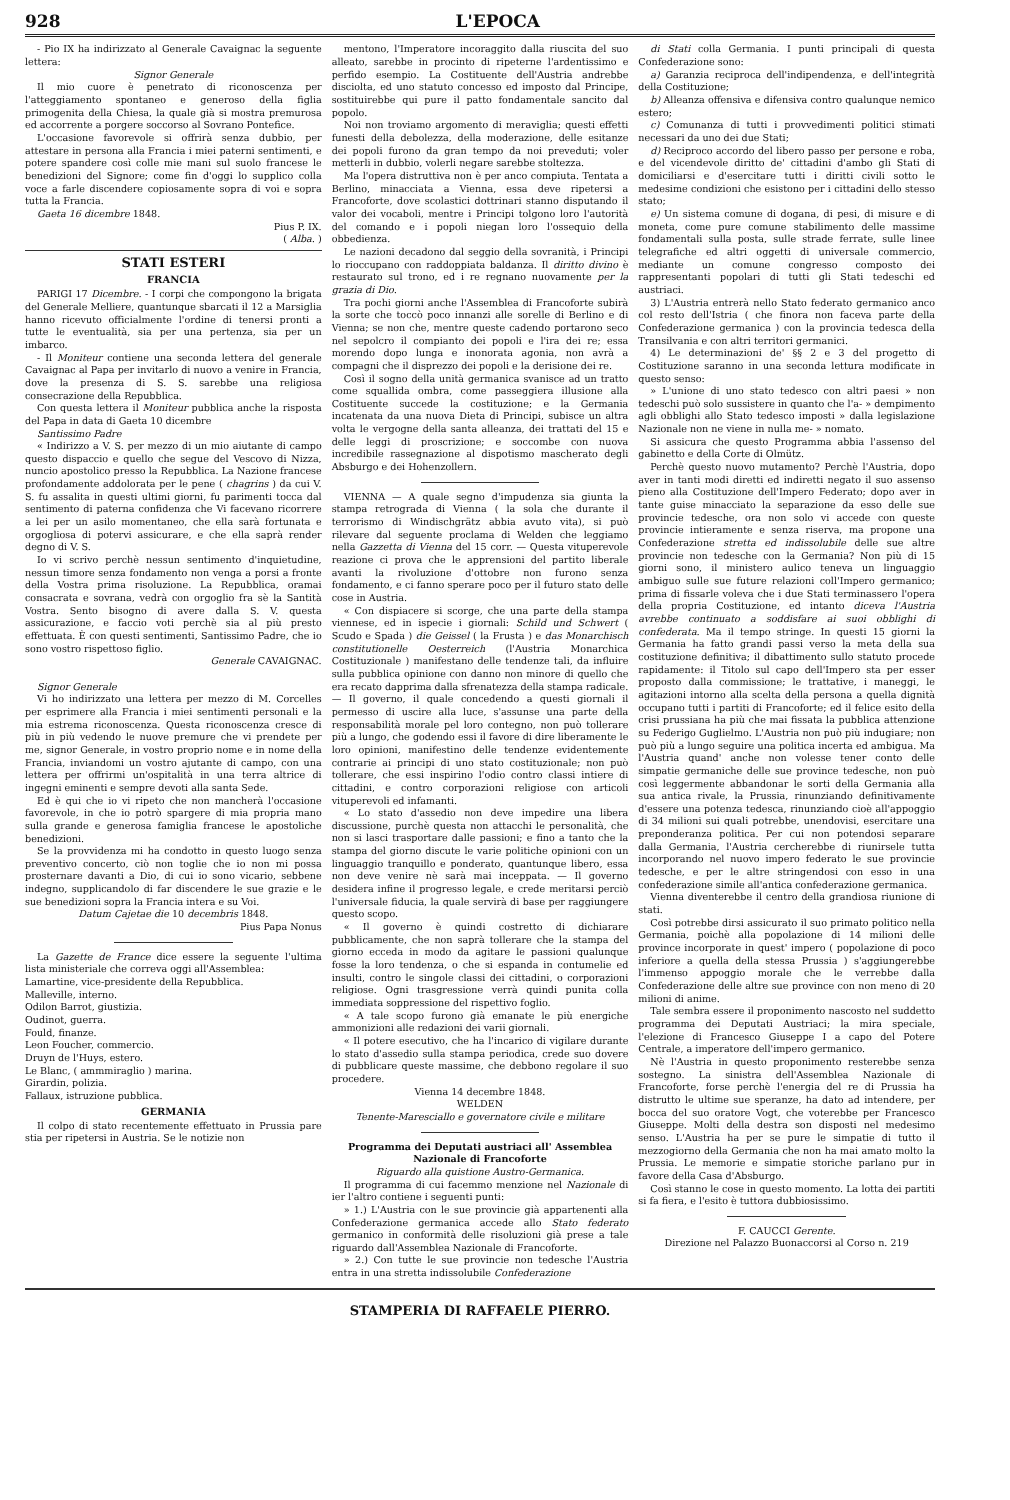928 L'EPOCA
- Pio IX ha indirizzato al Generale Cavaignac la seguente lettera:
Signor Generale
Il mio cuore è penetrato di riconoscenza per l'atteggiamento spontaneo e generoso della figlia primogenita della Chiesa, la quale già si mostra premurosa ed accorrente a porgere soccorso al Sovrano Pontefice.
L'occasione favorevole si offrirà senza dubbio, per attestare in persona alla Francia i miei paterni sentimenti, e potere spandere così colle mie mani sul suolo francese le benedizioni del Signore; come fin d'oggi lo supplico colla voce a farle discendere copiosamente sopra di voi e sopra tutta la Francia.
Gaeta 16 dicembre 1848.
Pius P. IX.
( Alba. )
STATI ESTERI
FRANCIA
PARIGI 17 Dicembre. - I corpi che compongono la brigata del Generale Melliere, quantunque sbarcati il 12 a Marsiglia hanno ricevuto officialmente l'ordine di tenersi pronti a tutte le eventualità, sia per una pertenza, sia per un imbarco.
- Il Moniteur contiene una seconda lettera del generale Cavaignac al Papa per invitarlo di nuovo a venire in Francia, dove la presenza di S. S. sarebbe una religiosa consecrazione della Repubblica.
Con questa lettera il Moniteur pubblica anche la risposta del Papa in data di Gaeta 10 dicembre
Santissimo Padre
« Indirizzo a V. S. per mezzo di un mio aiutante di campo questo dispaccio e quello che segue del Vescovo di Nizza, nuncio apostolico presso la Repubblica. La Nazione francese profondamente addolorata per le pene ( chagrins ) da cui V. S. fu assalita in questi ultimi giorni, fu parimenti tocca dal sentimento di paterna confidenza che Vi facevano ricorrere a lei per un asilo momentaneo, che ella sarà fortunata e orgogliosa di potervi assicurare, e che ella saprà render degno di V. S.
Io vi scrivo perchè nessun sentimento d'inquietudine, nessun timore senza fondamento non venga a porsi a fronte della Vostra prima risoluzione. La Repubblica, oramai consacrata e sovrana, vedrà con orgoglio fra sè la Santità Vostra. Sento bisogno di avere dalla S. V. questa assicurazione, e faccio voti perchè sia al più presto effettuata. È con questi sentimenti, Santissimo Padre, che io sono vostro rispettoso figlio.
Generale CAVAIGNAC.
Signor Generale
Vi ho indirizzato una lettera per mezzo di M. Corcelles per esprimere alla Francia i miei sentimenti personali e la mia estrema riconoscenza. Questa riconoscenza cresce di più in più vedendo le nuove premure che vi prendete per me, signor Generale, in vostro proprio nome e in nome della Francia, inviandomi un vostro ajutante di campo, con una lettera per offrirmi un'ospitalità in una terra altrice di ingegni eminenti e sempre devoti alla santa Sede.
Ed è qui che io vi ripeto che non mancherà l'occasione favorevole, in che io potrò spargere di mia propria mano sulla grande e generosa famiglia francese le apostoliche benedizioni.
Se la provvidenza mi ha condotto in questo luogo senza preventivo concerto, ciò non toglie che io non mi possa prosternare davanti a Dio, di cui io sono vicario, sebbene indegno, supplicandolo di far discendere le sue grazie e le sue benedizioni sopra la Francia intera e su Voi.
Datum Cajetae die 10 decembris 1848.
Pius Papa Nonus
La Gazette de France dice essere la seguente l'ultima lista ministeriale che correva oggi all'Assemblea:
Lamartine, vice-presidente della Repubblica.
Malleville, interno.
Odilon Barrot, giustizia.
Oudinot, guerra.
Fould, finanze.
Leon Foucher, commercio.
Druyn de l'Huys, estero.
Le Blanc, ( ammmiraglio ) marina.
Girardin, polizia.
Fallaux, istruzione pubblica.
GERMANIA
Il colpo di stato recentemente effettuato in Prussia pare stia per ripetersi in Austria. Se le notizie non
mentono, l'Imperatore incoraggito dalla riuscita del suo alleato, sarebbe in procinto di ripeterne l'ardentissimo e perfido esempio. La Costituente dell'Austria andrebbe disciolta, ed uno statuto concesso ed imposto dal Principe, sostituirebbe qui pure il patto fondamentale sancito dal popolo.
Noi non troviamo argomento di meraviglia; questi effetti funesti della debolezza, della moderazione, delle esitanze dei popoli furono da gran tempo da noi preveduti; voler metterli in dubbio, volerli negare sarebbe stoltezza.
Ma l'opera distruttiva non è per anco compiuta. Tentata a Berlino, minacciata a Vienna, essa deve ripetersi a Francoforte, dove scolastici dottrinari stanno disputando il valor dei vocaboli, mentre i Principi tolgono loro l'autorità del comando e i popoli niegan loro l'ossequio della obbedienza.
Le nazioni decadono dal seggio della sovranità, i Principi lo rioccupano con raddoppiata baldanza. Il diritto divino è restaurato sul trono, ed i re regnano nuovamente per la grazia di Dio.
Tra pochi giorni anche l'Assemblea di Francoforte subirà la sorte che toccò poco innanzi alle sorelle di Berlino e di Vienna; se non che, mentre queste cadendo portarono seco nel sepolcro il compianto dei popoli e l'ira dei re; essa morendo dopo lunga e inonorata agonia, non avrà a compagni che il disprezzo dei popoli e la derisione dei re.
Così il sogno della unità germanica svanisce ad un tratto come squallida ombra, come passeggiera illusione alla Costituente succede la costituzione; e la Germania incatenata da una nuova Dieta di Principi, subisce un altra volta le vergogne della santa alleanza, dei trattati del 15 e delle leggi di proscrizione; e soccombe con nuova incredibile rassegnazione al dispotismo mascherato degli Absburgo e dei Hohenzollern.
VIENNA — A quale segno d'impudenza sia giunta la stampa retrograda di Vienna ( la sola che durante il terrorismo di Windischgrätz abbia avuto vita), si può rilevare dal seguente proclama di Welden che leggiamo nella Gazzetta di Vienna del 15 corr. — Questa vituperevole reazione ci prova che le apprensioni del partito liberale avanti la rivoluzione d'ottobre non furono senza fondamento, e ci fanno sperare poco per il futuro stato delle cose in Austria.
« Con dispiacere si scorge, che una parte della stampa viennese, ed in ispecie i giornali: Schild und Schwert ( Scudo e Spada ) die Geissel ( la Frusta ) e das Monarchisch constitutionelle Oesterreich (l'Austria Monarchica Costituzionale ) manifestano delle tendenze tali, da influire sulla pubblica opinione con danno non minore di quello che era recato dapprima dalla sfrenatezza della stampa radicale. — Il governo, il quale concedendo a questi giornali il permesso di uscire alla luce, s'assunse una parte della responsabilità morale pel loro contegno, non può tollerare più a lungo, che godendo essi il favore di dire liberamente le loro opinioni, manifestino delle tendenze evidentemente contrarie ai principi di uno stato costituzionale; non può tollerare, che essi inspirino l'odio contro classi intiere di cittadini, e contro corporazioni religiose con articoli vituperevoli ed infamanti.
« Lo stato d'assedio non deve impedire una libera discussione, purchè questa non attacchi le personalità, che non si lasci trasportare dalle passioni; e fino a tanto che la stampa del giorno discute le varie politiche opinioni con un linguaggio tranquillo e ponderato, quantunque libero, essa non deve venire nè sarà mai inceppata. — Il governo desidera infine il progresso legale, e crede meritarsi perciò l'universale fiducia, la quale servirà di base per raggiungere questo scopo.
« Il governo è quindi costretto di dichiarare pubblicamente, che non saprà tollerare che la stampa del giorno ecceda in modo da agitare le passioni qualunque fosse la loro tendenza, o che si espanda in contumelie ed insulti, contro le singole classi dei cittadini, o corporazioni religiose. Ogni trasgressione verrà quindi punita colla immediata soppressione del rispettivo foglio.
« A tale scopo furono già emanate le più energiche ammonizioni alle redazioni dei varii giornali.
« Il potere esecutivo, che ha l'incarico di vigilare durante lo stato d'assedio sulla stampa periodica, crede suo dovere di pubblicare queste massime, che debbono regolare il suo procedere.
Vienna 14 decembre 1848.
WELDEN
Tenente-Maresciallo e governatore civile e militare
Programma dei Deputati austriaci all' Assemblea Nazionale di Francoforte
Riguardo alla quistione Austro-Germanica.
Il programma di cui facemmo menzione nel Nazionale di ier l'altro contiene i seguenti punti:
» 1.) L'Austria con le sue provincie già appartenenti alla Confederazione germanica accede allo Stato federato germanico in conformità delle risoluzioni già prese a tale riguardo dall'Assemblea Nazionale di Francoforte.
» 2.) Con tutte le sue provincie non tedesche l'Austria entra in una stretta indissolubile Confederazione
di Stati colla Germania. I punti principali di questa Confederazione sono:
a) Garanzia reciproca dell'indipendenza, e dell'integrità della Costituzione;
b) Alleanza offensiva e difensiva contro qualunque nemico estero;
c) Comunanza di tutti i provvedimenti politici stimati necessari da uno dei due Stati;
d) Reciproco accordo del libero passo per persone e roba, e del vicendevole diritto de' cittadini d'ambo gli Stati di domiciliarsi e d'esercitare tutti i diritti civili sotto le medesime condizioni che esistono per i cittadini dello stesso stato;
e) Un sistema comune di dogana, di pesi, di misure e di moneta, come pure comune stabilimento delle massime fondamentali sulla posta, sulle strade ferrate, sulle linee telegrafiche ed altri oggetti di universale commercio, mediante un comune congresso composto dei rappresentanti popolari di tutti gli Stati tedeschi ed austriaci.
3) L'Austria entrerà nello Stato federato germanico anco col resto dell'Istria ( che finora non faceva parte della Confederazione germanica ) con la provincia tedesca della Transilvania e con altri territori germanici.
4) Le determinazioni de' §§ 2 e 3 del progetto di Costituzione saranno in una seconda lettura modificate in questo senso:
» L'unione di uno stato tedesco con altri paesi » non tedeschi può solo sussistere in quanto che l'a- » dempimento agli obblighi allo Stato tedesco imposti » dalla legislazione Nazionale non ne viene in nulla me- » nomato.
Si assicura che questo Programma abbia l'assenso del gabinetto e della Corte di Olmütz.
Perchè questo nuovo mutamento? Perchè l'Austria, dopo aver in tanti modi diretti ed indiretti negato il suo assenso pieno alla Costituzione dell'Impero Federato; dopo aver in tante guise minacciato la separazione da esso delle sue provincie tedesche, ora non solo vi accede con queste provincie intieramente e senza riserva, ma propone una Confederazione stretta ed indissolubile delle sue altre provincie non tedesche con la Germania? Non più di 15 giorni sono, il ministero aulico teneva un linguaggio ambiguo sulle sue future relazioni coll'Impero germanico; prima di fissarle voleva che i due Stati terminassero l'opera della propria Costituzione, ed intanto diceva l'Austria avrebbe continuato a soddisfare ai suoi obblighi di confederata. Ma il tempo stringe. In questi 15 giorni la Germania ha fatto grandi passi verso la meta della sua costituzione definitiva; il dibattimento sullo statuto procede rapidamente: il Titolo sul capo dell'Impero sta per esser proposto dalla commissione; le trattative, i maneggi, le agitazioni intorno alla scelta della persona a quella dignità occupano tutti i partiti di Francoforte; ed il felice esito della crisi prussiana ha più che mai fissata la pubblica attenzione su Federigo Guglielmo. L'Austria non può più indugiare; non può più a lungo seguire una politica incerta ed ambigua. Ma l'Austria quand' anche non volesse tener conto delle simpatie germaniche delle sue province tedesche, non può così leggermente abbandonar le sorti della Germania alla sua antica rivale, la Prussia, rinunziando definitivamente d'essere una potenza tedesca, rinunziando cioè all'appoggio di 34 milioni sui quali potrebbe, unendovisi, esercitare una preponderanza politica. Per cui non potendosi separare dalla Germania, l'Austria cercherebbe di riunirsele tutta incorporando nel nuovo impero federato le sue provincie tedesche, e per le altre stringendosi con esso in una confederazione simile all'antica confederazione germanica.
Vienna diventerebbe il centro della grandiosa riunione di stati.
Così potrebbe dirsi assicurato il suo primato politico nella Germania, poichè alla popolazione di 14 milioni delle province incorporate in quest' impero ( popolazione di poco inferiore a quella della stessa Prussia ) s'aggiungerebbe l'immenso appoggio morale che le verrebbe dalla Confederazione delle altre sue province con non meno di 20 milioni di anime.
Tale sembra essere il proponimento nascosto nel suddetto programma dei Deputati Austriaci; la mira speciale, l'elezione di Francesco Giuseppe I a capo del Potere Centrale, a imperatore dell'impero germanico.
Nè l'Austria in questo proponimento resterebbe senza sostegno. La sinistra dell'Assemblea Nazionale di Francoforte, forse perchè l'energia del re di Prussia ha distrutto le ultime sue speranze, ha dato ad intendere, per bocca del suo oratore Vogt, che voterebbe per Francesco Giuseppe. Molti della destra son disposti nel medesimo senso. L'Austria ha per se pure le simpatie di tutto il mezzogiorno della Germania che non ha mai amato molto la Prussia. Le memorie e simpatie storiche parlano pur in favore della Casa d'Absburgo.
Così stanno le cose in questo momento. La lotta dei partiti si fa fiera, e l'esito è tuttora dubbiosissimo.
F. CAUCCI Gerente.
Direzione nel Palazzo Buonaccorsi al Corso n. 219
STAMPERIA DI RAFFAELE PIERRO.